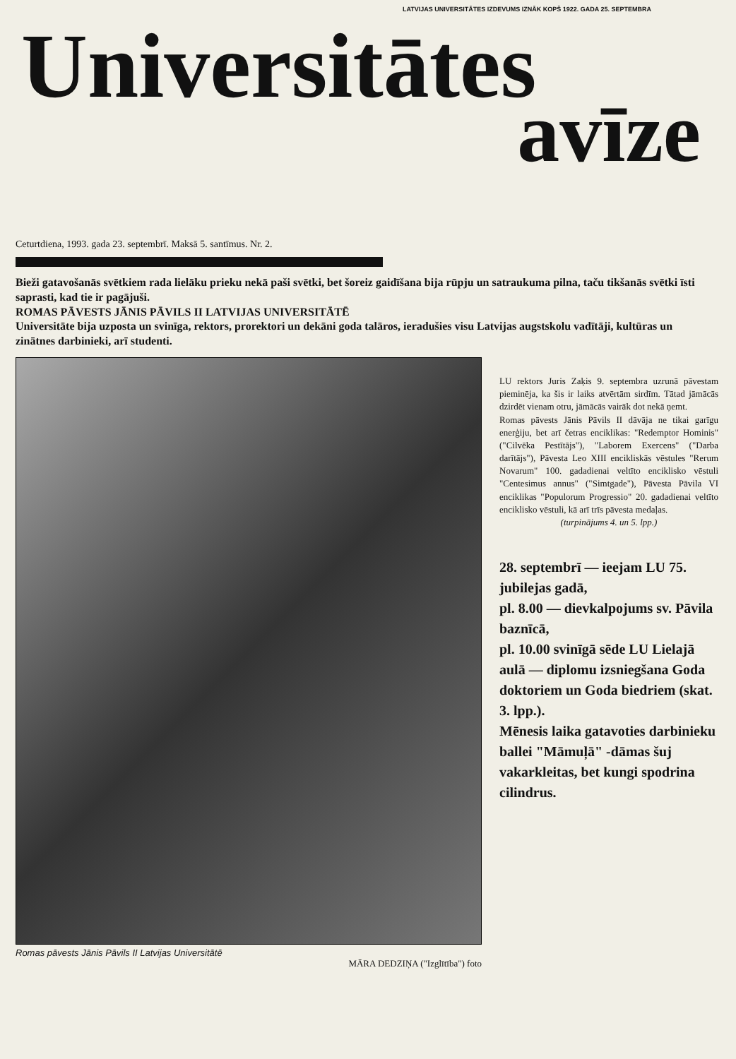LATVIJAS UNIVERSITĀTES IZDEVUMS IZNĀK KOPŠ 1922. GADA 25. SEPTEMBRA
Universitātes
avīze
Ceturtdiena, 1993. gada 23. septembrī. Maksā 5. santīmus. Nr. 2.
Bieži gatavošanās svētkiem rada lielāku prieku nekā paši svētki, bet šoreiz gaidīšana bija rūpju un satraukuma pilna, taču tikšanās svētki īsti saprasti, kad tie ir pagājuši.
ROMAS PĀVESTS JĀNIS PĀVILS II LATVIJAS UNIVERSITĀTĒ
Universitāte bija uzposta un svinīga, rektors, prorektori un dekāni goda talāros, ieradušies visu Latvijas augstskolu vadītāji, kultūras un zinātnes darbinieki, arī studenti.
Romas pāvests Jānis Pāvils II Latvijas Universitātē
MĀRA DEDZIŅA ("Izglītība") foto
LU rektors Juris Zaķis 9. septembra uzrunā pāvestam pieminēja, ka šis ir laiks atvērtām sirdīm. Tātad jāmācās dzirdēt vienam otru, jāmācās vairāk dot nekā ņemt.
Romas pāvests Jānis Pāvils II dāvāja ne tikai garīgu enerģiju, bet arī četras enciklikas: "Redemptor Hominis" ("Cilvēka Pestītājs"), "Laborem Exercens" ("Darba darītājs"), Pāvesta Leo XIII encikliskās vēstules "Rerum Novarum" 100. gadadienai veltīto enciklisko vēstuli "Centesimus annus" ("Simtgade"), Pāvesta Pāvila VI enciklikas "Populorum Progressio" 20. gadadienai veltīto enciklisko vēstuli, kā arī trīs pāvesta medaļas.
(turpinājums 4. un 5. lpp.)
28. septembrī — ieejam LU 75. jubilejas gadā,
pl. 8.00 — dievkalpojums sv. Pāvila baznīcā,
pl. 10.00 svinīgā sēde LU Lielajā aulā — diplomu izsniegšana Goda doktoriem un Goda biedriem (skat. 3. lpp.).
Mēnesis laika gatavoties darbinieku ballei "Māmuļā" -dāmas šuj vakarkleitas, bet kungi spodrina cilindrus.